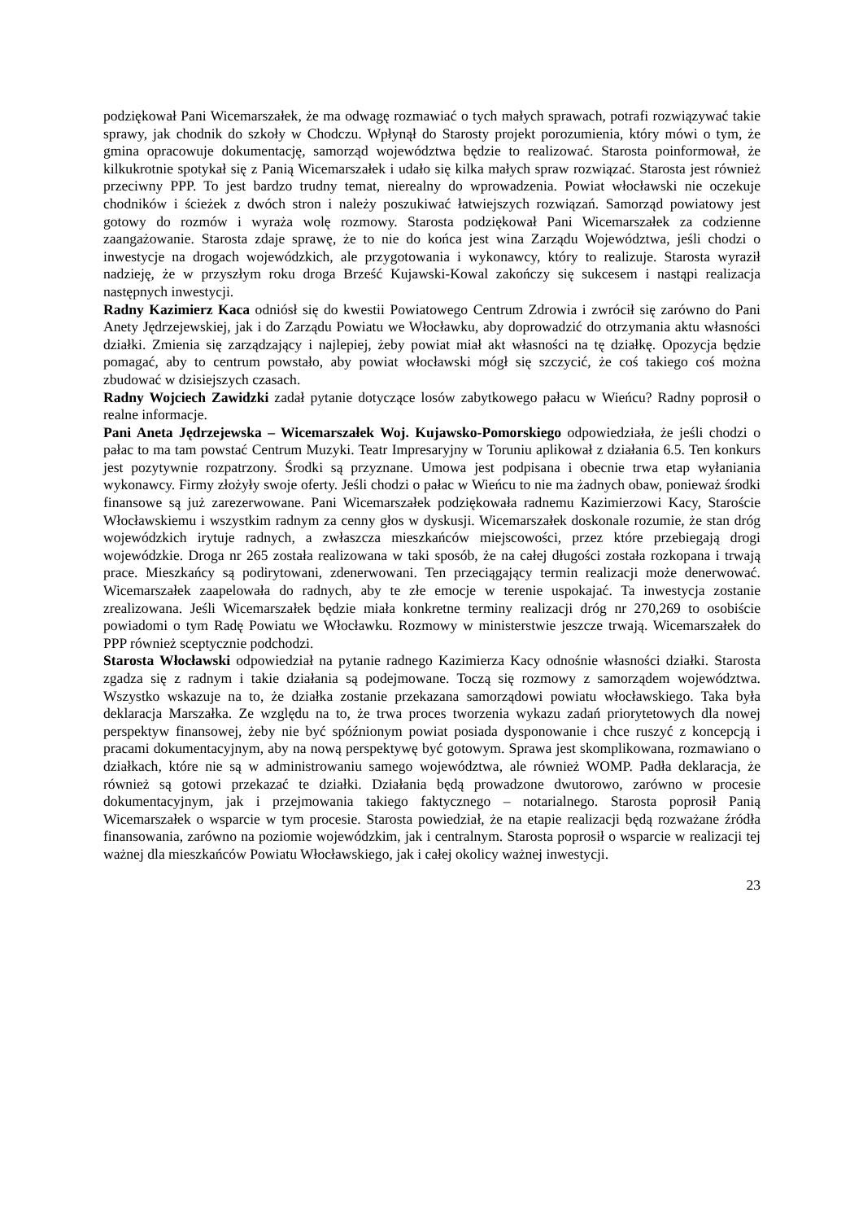podziękował Pani Wicemarszałek, że ma odwagę rozmawiać o tych małych sprawach, potrafi rozwiązywać takie sprawy, jak chodnik do szkoły w Chodczu. Wpłynął do Starosty projekt porozumienia, który mówi o tym, że gmina opracowuje dokumentację, samorząd województwa będzie to realizować. Starosta poinformował, że kilkukrotnie spotykał się z Panią Wicemarszałek i udało się kilka małych spraw rozwiązać. Starosta jest również przeciwny PPP. To jest bardzo trudny temat, nierealny do wprowadzenia. Powiat włocławski nie oczekuje chodników i ścieżek z dwóch stron i należy poszukiwać łatwiejszych rozwiązań. Samorząd powiatowy jest gotowy do rozmów i wyraża wolę rozmowy. Starosta podziękował Pani Wicemarszałek za codzienne zaangażowanie. Starosta zdaje sprawę, że to nie do końca jest wina Zarządu Województwa, jeśli chodzi o inwestycje na drogach wojewódzkich, ale przygotowania i wykonawcy, który to realizuje. Starosta wyraził nadzieję, że w przyszłym roku droga Brześć Kujawski-Kowal zakończy się sukcesem i nastąpi realizacja następnych inwestycji.
Radny Kazimierz Kaca odniósł się do kwestii Powiatowego Centrum Zdrowia i zwrócił się zarówno do Pani Anety Jędrzejewskiej, jak i do Zarządu Powiatu we Włocławku, aby doprowadzić do otrzymania aktu własności działki. Zmienia się zarządzający i najlepiej, żeby powiat miał akt własności na tę działkę. Opozycja będzie pomagać, aby to centrum powstało, aby powiat włocławski mógł się szczycić, że coś takiego coś można zbudować w dzisiejszych czasach.
Radny Wojciech Zawidzki zadał pytanie dotyczące losów zabytkowego pałacu w Wieńcu? Radny poprosił o realne informacje.
Pani Aneta Jędrzejewska – Wicemarszałek Woj. Kujawsko-Pomorskiego odpowiedziała, że jeśli chodzi o pałac to ma tam powstać Centrum Muzyki. Teatr Impresaryjny w Toruniu aplikował z działania 6.5. Ten konkurs jest pozytywnie rozpatrzony. Środki są przyznane. Umowa jest podpisana i obecnie trwa etap wyłaniania wykonawcy. Firmy złożyły swoje oferty. Jeśli chodzi o pałac w Wieńcu to nie ma żadnych obaw, ponieważ środki finansowe są już zarezerwowane. Pani Wicemarszałek podziękowała radnemu Kazimierzowi Kacy, Staroście Włocławskiemu i wszystkim radnym za cenny głos w dyskusji. Wicemarszałek doskonale rozumie, że stan dróg wojewódzkich irytuje radnych, a zwłaszcza mieszkańców miejscowości, przez które przebiegają drogi wojewódzkie. Droga nr 265 została realizowana w taki sposób, że na całej długości została rozkopana i trwają prace. Mieszkańcy są podirytowani, zdenerwowani. Ten przeciągający termin realizacji może denerwować. Wicemarszałek zaapelowała do radnych, aby te złe emocje w terenie uspokajać. Ta inwestycja zostanie zrealizowana. Jeśli Wicemarszałek będzie miała konkretne terminy realizacji dróg nr 270,269 to osobiście powiadomi o tym Radę Powiatu we Włocławku. Rozmowy w ministerstwie jeszcze trwają. Wicemarszałek do PPP również sceptycznie podchodzi.
Starosta Włocławski odpowiedział na pytanie radnego Kazimierza Kacy odnośnie własności działki. Starosta zgadza się z radnym i takie działania są podejmowane. Toczą się rozmowy z samorządem województwa. Wszystko wskazuje na to, że działka zostanie przekazana samorządowi powiatu włocławskiego. Taka była deklaracja Marszałka. Ze względu na to, że trwa proces tworzenia wykazu zadań priorytetowych dla nowej perspektyw finansowej, żeby nie być spóźnionym powiat posiada dysponowanie i chce ruszyć z koncepcją i pracami dokumentacyjnym, aby na nową perspektywę być gotowym. Sprawa jest skomplikowana, rozmawiano o działkach, które nie są w administrowaniu samego województwa, ale również WOMP. Padła deklaracja, że również są gotowi przekazać te działki. Działania będą prowadzone dwutorowo, zarówno w procesie dokumentacyjnym, jak i przejmowania takiego faktycznego – notarialnego. Starosta poprosił Panią Wicemarszałek o wsparcie w tym procesie. Starosta powiedział, że na etapie realizacji będą rozważane źródła finansowania, zarówno na poziomie wojewódzkim, jak i centralnym. Starosta poprosił o wsparcie w realizacji tej ważnej dla mieszkańców Powiatu Włocławskiego, jak i całej okolicy ważnej inwestycji.
23